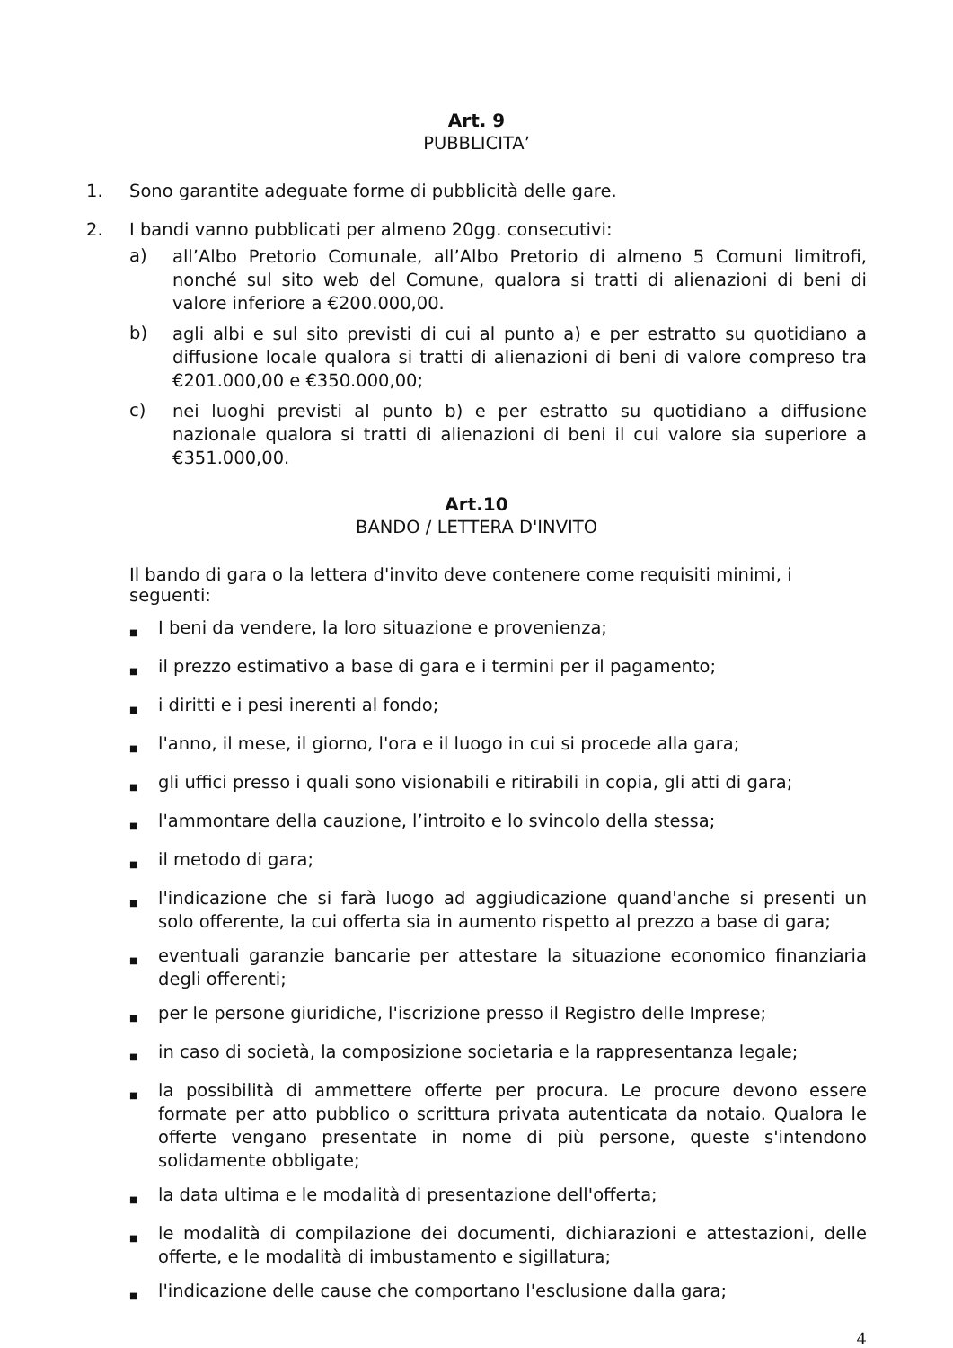Art. 9
PUBBLICITA’
1. Sono garantite adeguate forme di pubblicità delle gare.
2. I bandi vanno pubblicati per almeno 20gg. consecutivi:
a) all’Albo Pretorio Comunale, all’Albo Pretorio di almeno 5 Comuni limitrofi, nonché sul sito web del Comune, qualora si tratti di alienazioni di beni di valore inferiore a €200.000,00.
b) agli albi e sul sito previsti di cui al punto a) e per estratto su quotidiano a diffusione locale qualora si tratti di alienazioni di beni di valore compreso tra €201.000,00 e €350.000,00;
c) nei luoghi previsti al punto b) e per estratto su quotidiano a diffusione nazionale qualora si tratti di alienazioni di beni il cui valore sia superiore a €351.000,00.
Art.10
BANDO / LETTERA D'INVITO
Il bando di gara o la lettera d'invito deve contenere come requisiti minimi, i seguenti:
■ I beni da vendere, la loro situazione e provenienza;
■ il prezzo estimativo a base di gara e i termini per il pagamento;
■ i diritti e i pesi inerenti al fondo;
■ l'anno, il mese, il giorno, l'ora e il luogo in cui si procede alla gara;
■ gli uffici presso i quali sono visionabili e ritirabili in copia, gli atti di gara;
■ l'ammontare della cauzione, l’introito e lo svincolo della stessa;
■ il metodo di gara;
■ l'indicazione che si farà luogo ad aggiudicazione quand'anche si presenti un solo offerente, la cui offerta sia in aumento rispetto al prezzo a base di gara;
■ eventuali garanzie bancarie per attestare la situazione economico finanziaria degli offerenti;
■ per le persone giuridiche, l'iscrizione presso il Registro delle Imprese;
■ in caso di società, la composizione societaria e la rappresentanza legale;
■ la possibilità di ammettere offerte per procura. Le procure devono essere formate per atto pubblico o scrittura privata autenticata da notaio. Qualora le offerte vengano presentate in nome di più persone, queste s'intendono solidamente obbligate;
■ la data ultima e le modalità di presentazione dell'offerta;
■ le modalità di compilazione dei documenti, dichiarazioni e attestazioni, delle offerte, e le modalità di imbustamento e sigillatura;
■ l'indicazione delle cause che comportano l'esclusione dalla gara;
4